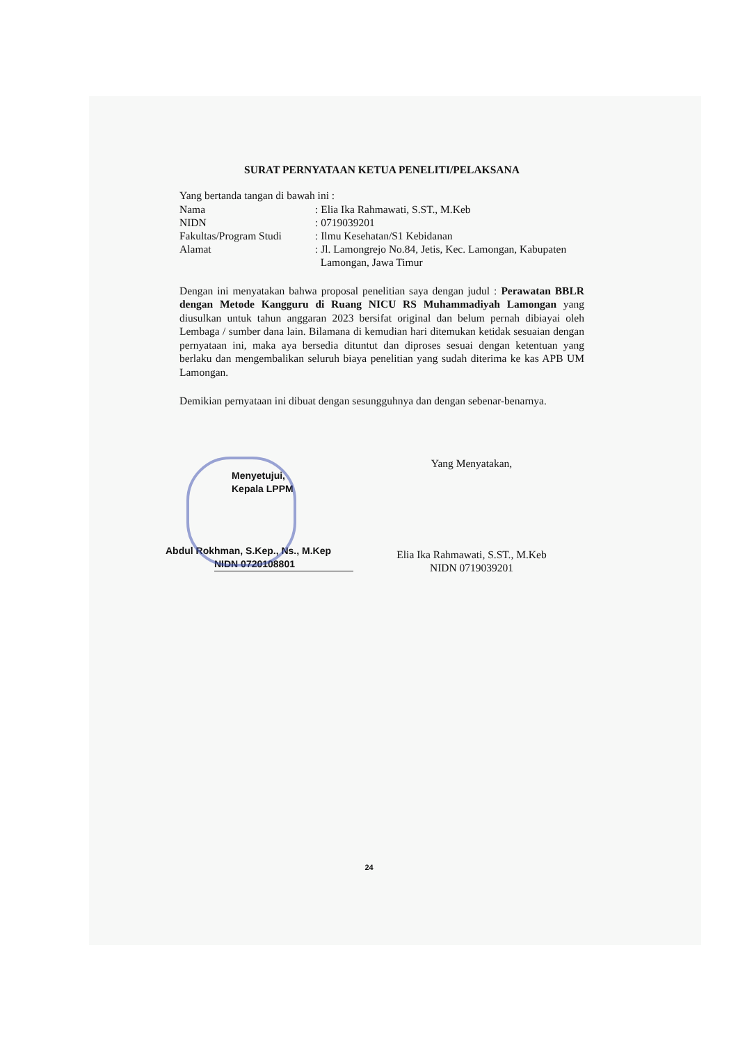SURAT PERNYATAAN KETUA PENELITI/PELAKSANA
Yang bertanda tangan di bawah ini :
| Nama | : Elia Ika Rahmawati, S.ST., M.Keb |
| NIDN | : 0719039201 |
| Fakultas/Program Studi | : Ilmu Kesehatan/S1 Kebidanan |
| Alamat | : Jl. Lamongrejo No.84, Jetis, Kec. Lamongan, Kabupaten Lamongan, Jawa Timur |
Dengan ini menyatakan bahwa proposal penelitian saya dengan judul : Perawatan BBLR dengan Metode Kangguru di Ruang NICU RS Muhammadiyah Lamongan yang diusulkan untuk tahun anggaran 2023 bersifat original dan belum pernah dibiayai oleh Lembaga / sumber dana lain. Bilamana di kemudian hari ditemukan ketidak sesuaian dengan pernyataan ini, maka aya bersedia dituntut dan diproses sesuai dengan ketentuan yang berlaku dan mengembalikan seluruh biaya penelitian yang sudah diterima ke kas APB UM Lamongan.
Demikian pernyataan ini dibuat dengan sesungguhnya dan dengan sebenar-benarnya.
Menyetujui,
Kepala LPPM
Abdul Rokhman, S.Kep., Ns., M.Kep
NIDN 0720108801
Yang Menyatakan,
Elia Ika Rahmawati, S.ST., M.Keb
NIDN 0719039201
24